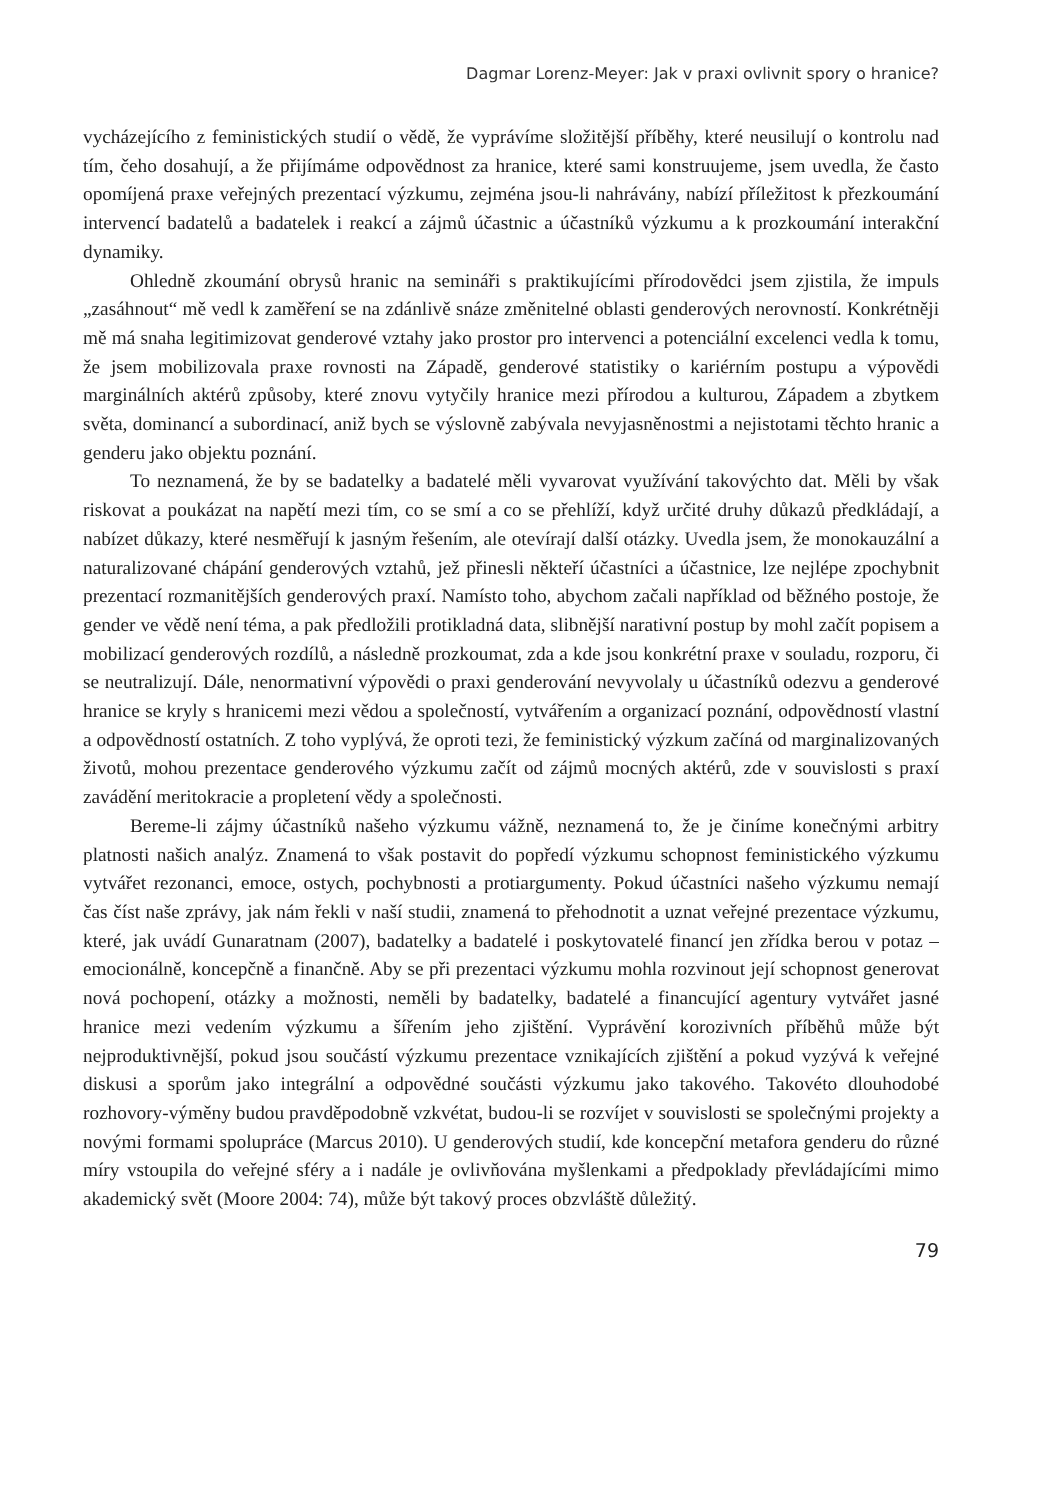Dagmar Lorenz-Meyer: Jak v praxi ovlivnit spory o hranice?
vycházejícího z feministických studií o vědě, že vyprávíme složitější příběhy, které neusilují o kontrolu nad tím, čeho dosahují, a že přijímáme odpovědnost za hranice, které sami konstruujeme, jsem uvedla, že často opomíjená praxe veřejných prezentací výzkumu, zejména jsou-li nahrávány, nabízí příležitost k přezkoumání intervencí badatelů a badatelek i reakcí a zájmů účastnic a účastníků výzkumu a k prozkoumání interakční dynamiky.
Ohledně zkoumání obrysů hranic na semináři s praktikujícími přírodovědci jsem zjistila, že impuls „zasáhnout“ mě vedl k zaměření se na zdánlivě snáze změnitelné oblasti genderových nerovností. Konkrétněji mě má snaha legitimizovat genderové vztahy jako prostor pro intervenci a potenciální excelenci vedla k tomu, že jsem mobilizovala praxe rovnosti na Západě, genderové statistiky o kariérním postupu a výpovědi marginálních aktérů způsoby, které znovu vytyčily hranice mezi přírodou a kulturou, Západem a zbytkem světa, dominancí a subordinací, aniž bych se výslovně zabývala nevyjasněnostmi a nejistotami těchto hranic a genderu jako objektu poznání.
To neznamená, že by se badatelky a badatelé měli vyvarovat využívání takovýchto dat. Měli by však riskovat a poukázat na napětí mezi tím, co se smí a co se přehlíží, když určité druhy důkazů předkládají, a nabízet důkazy, které nesměřují k jasným řešením, ale otevírají další otázky. Uvedla jsem, že monokauzální a naturalizované chápání genderových vztahů, jež přinesli někteří účastníci a účastnice, lze nejlépe zpochybnit prezentací rozmanitějších genderových praxí. Namísto toho, abychom začali například od běžného postoje, že gender ve vědě není téma, a pak předložili protikladná data, slibnější narativní postup by mohl začít popisem a mobilizací genderových rozdílů, a následně prozkoumat, zda a kde jsou konkrétní praxe v souladu, rozporu, či se neutralizují. Dále, nenormativní výpovědi o praxi genderování nevyvolaly u účastníků odezvu a genderové hranice se kryly s hranicemi mezi vědou a společností, vytvářením a organizací poznání, odpovědností vlastní a odpovědností ostatních. Z toho vyplývá, že oproti tezi, že feministický výzkum začíná od marginalizovaných životů, mohou prezentace genderového výzkumu začít od zájmů mocných aktérů, zde v souvislosti s praxí zavádění meritokracie a propletení vědy a společnosti.
Bereme-li zájmy účastníků našeho výzkumu vážně, neznamená to, že je činíme konečnými arbitry platnosti našich analýz. Znamená to však postavit do popředí výzkumu schopnost feministického výzkumu vytvářet rezonanci, emoce, ostych, pochybnosti a protiargumenty. Pokud účastníci našeho výzkumu nemají čas číst naše zprávy, jak nám řekli v naší studii, znamená to přehodnotit a uznat veřejné prezentace výzkumu, které, jak uvádí Gunaratnam (2007), badatelky a badatelé i poskytovatelé financí jen zřídka berou v potaz – emocionálně, koncepčně a finančně. Aby se při prezentaci výzkumu mohla rozvinout její schopnost generovat nová pochopení, otázky a možnosti, neměli by badatelky, badatelé a financující agentury vytvářet jasné hranice mezi vedením výzkumu a šířením jeho zjištění. Vyprávění korozivních příběhů může být nejproduktivnější, pokud jsou součástí výzkumu prezentace vznikajících zjištění a pokud vyzývá k veřejné diskusi a sporům jako integrální a odpovědné součásti výzkumu jako takového. Takovéto dlouhodobé rozhovory-výměny budou pravděpodobně vzkvétat, budou-li se rozvíjet v souvislosti se společnými projekty a novými formami spolupráce (Marcus 2010). U genderových studií, kde koncepční metafora genderu do různé míry vstoupila do veřejné sféry a i nadále je ovlivňována myšlenkami a předpoklady převládajícími mimo akademický svět (Moore 2004: 74), může být takový proces obzvláště důležitý.
79